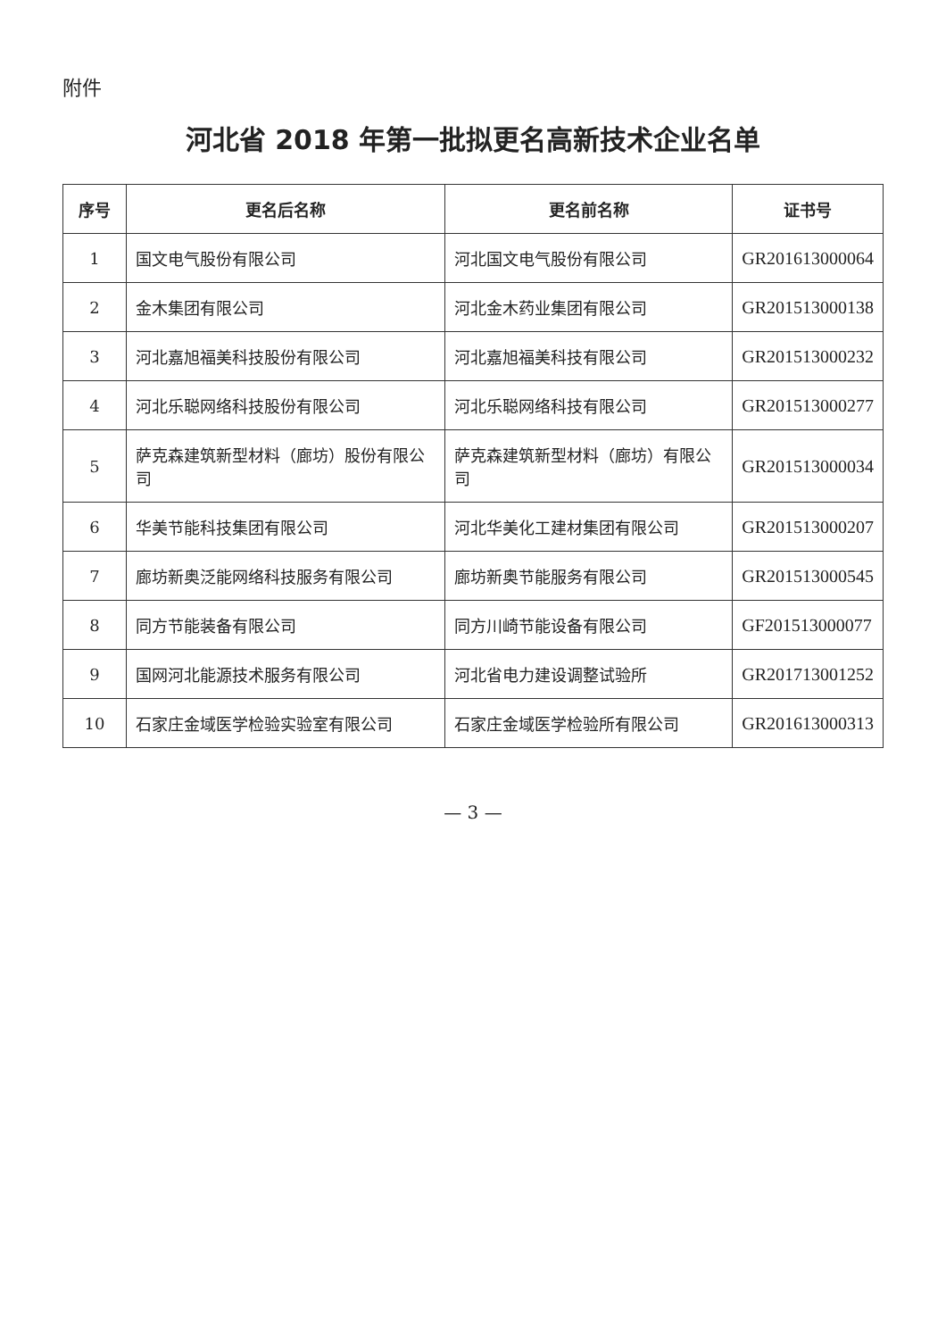附件
河北省 2018 年第一批拟更名高新技术企业名单
| 序号 | 更名后名称 | 更名前名称 | 证书号 |
| --- | --- | --- | --- |
| 1 | 国文电气股份有限公司 | 河北国文电气股份有限公司 | GR201613000064 |
| 2 | 金木集团有限公司 | 河北金木药业集团有限公司 | GR201513000138 |
| 3 | 河北嘉旭福美科技股份有限公司 | 河北嘉旭福美科技有限公司 | GR201513000232 |
| 4 | 河北乐聪网络科技股份有限公司 | 河北乐聪网络科技有限公司 | GR201513000277 |
| 5 | 萨克森建筑新型材料（廊坊）股份有限公司 | 萨克森建筑新型材料（廊坊）有限公司 | GR201513000034 |
| 6 | 华美节能科技集团有限公司 | 河北华美化工建材集团有限公司 | GR201513000207 |
| 7 | 廊坊新奥泛能网络科技服务有限公司 | 廊坊新奥节能服务有限公司 | GR201513000545 |
| 8 | 同方节能装备有限公司 | 同方川崎节能设备有限公司 | GF201513000077 |
| 9 | 国网河北能源技术服务有限公司 | 河北省电力建设调整试验所 | GR201713001252 |
| 10 | 石家庄金域医学检验实验室有限公司 | 石家庄金域医学检验所有限公司 | GR201613000313 |
— 3 —